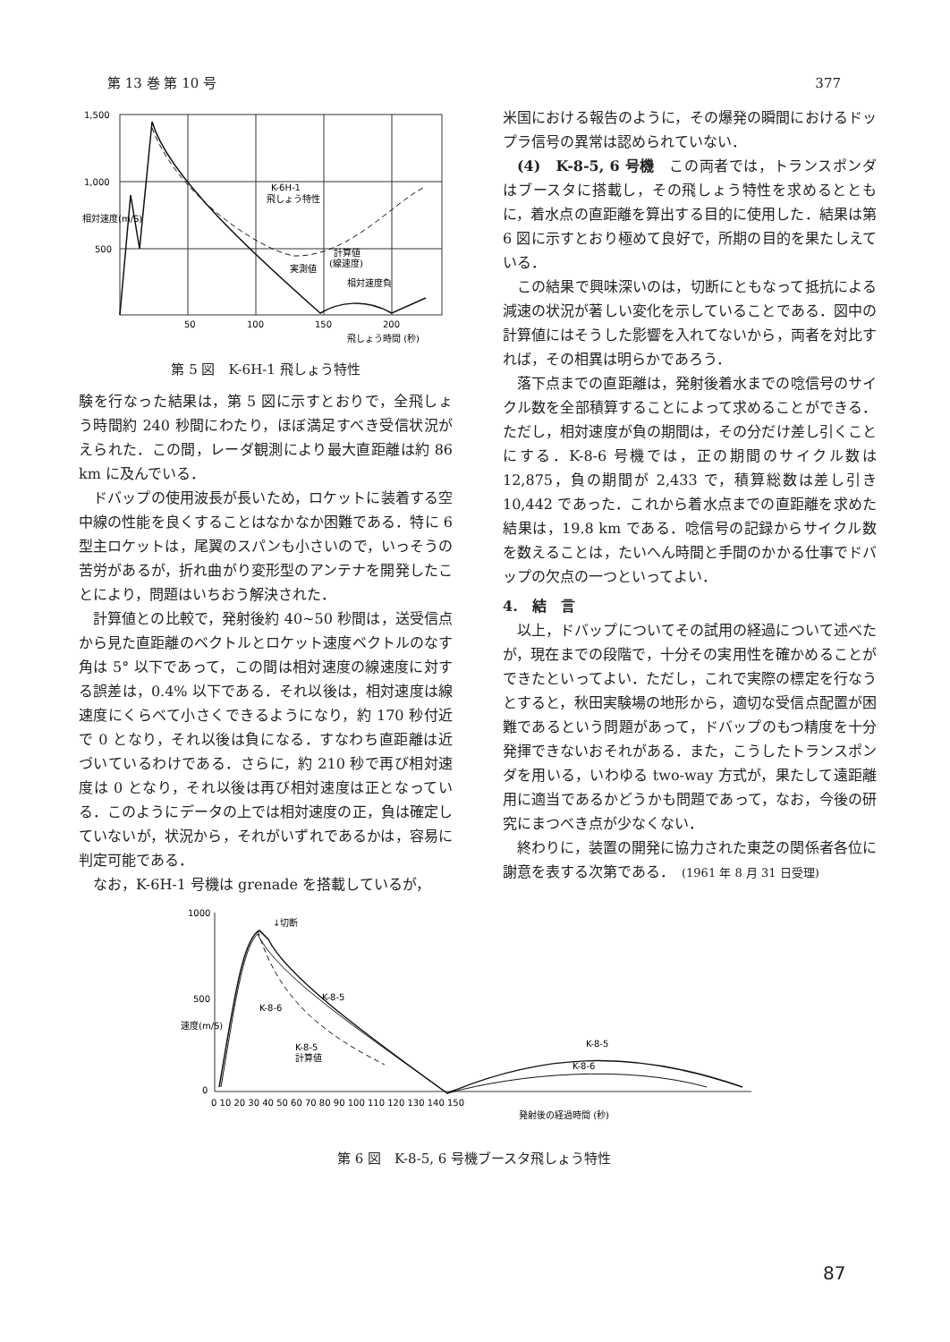第 13 巻 第 10 号 377
1,500
1,000
500
50
100
150
200
飛しょう時間 (秒)
K-6H-1
飛しょう特性
計算値
(線速度)
実測値
相対速度負
相対速度(m/S)
第 5 図　K-6H-1 飛しょう特性
験を行なった結果は，第 5 図に示すとおりで，全飛しょう時間約 240 秒間にわたり，ほぼ満足すべき受信状況がえられた．この間，レーダ観測により最大直距離は約 86 km に及んでいる．
ドバップの使用波長が長いため，ロケットに装着する空中線の性能を良くすることはなかなか困難である．特に 6 型主ロケットは，尾翼のスパンも小さいので，いっそうの苦労があるが，折れ曲がり変形型のアンテナを開発したことにより，問題はいちおう解決された．
計算値との比較で，発射後約 40∼50 秒間は，送受信点から見た直距離のベクトルとロケット速度ベクトルのなす角は 5° 以下であって，この間は相対速度の線速度に対する誤差は，0.4% 以下である．それ以後は，相対速度は線速度にくらべて小さくできるようになり，約 170 秒付近で 0 となり，それ以後は負になる．すなわち直距離は近づいているわけである．さらに，約 210 秒で再び相対速度は 0 となり，それ以後は再び相対速度は正となっている．このようにデータの上では相対速度の正，負は確定していないが，状況から，それがいずれであるかは，容易に判定可能である．
なお，K-6H-1 号機は grenade を搭載しているが，
米国における報告のように，その爆発の瞬間におけるドップラ信号の異常は認められていない．
(4)　K-8-5, 6 号機　この両者では，トランスポンダはブースタに搭載し，その飛しょう特性を求めるとともに，着水点の直距離を算出する目的に使用した．結果は第 6 図に示すとおり極めて良好で，所期の目的を果たしえている．
この結果で興味深いのは，切断にともなって抵抗による減速の状況が著しい変化を示していることである．図中の計算値にはそうした影響を入れてないから，両者を対比すれば，その相異は明らかであろう．
落下点までの直距離は，発射後着水までの唸信号のサイクル数を全部積算することによって求めることができる．ただし，相対速度が負の期間は，その分だけ差し引くことにする．K-8-6 号機では，正の期間のサイクル数は 12,875，負の期間が 2,433 で，積算総数は差し引き 10,442 であった．これから着水点までの直距離を求めた結果は，19.8 km である．唸信号の記録からサイクル数を数えることは，たいへん時間と手間のかかる仕事でドバップの欠点の一つといってよい．
4.　結　言
以上，ドバップについてその試用の経過について述べたが，現在までの段階で，十分その実用性を確かめることができたといってよい．ただし，これで実際の標定を行なうとすると，秋田実験場の地形から，適切な受信点配置が困難であるという問題があって，ドバップのもつ精度を十分発揮できないおそれがある．また，こうしたトランスポンダを用いる，いわゆる two-way 方式が，果たして遠距離用に適当であるかどうかも問題であって，なお，今後の研究にまつべき点が少なくない．
終わりに，装置の開発に協力された東芝の関係者各位に謝意を表する次第である．　(1961 年 8 月 31 日受理)
1000
500
0
0 10 20 30 40 50 60 70 80 90 100 110 120 130 140 150
発射後の経過時間 (秒)
↓切断
K-8-5
K-8-6
K-8-5
計算値
K-8-5
K-8-6
速度(m/S)
第 6 図　K-8-5, 6 号機ブースタ飛しょう特性
87